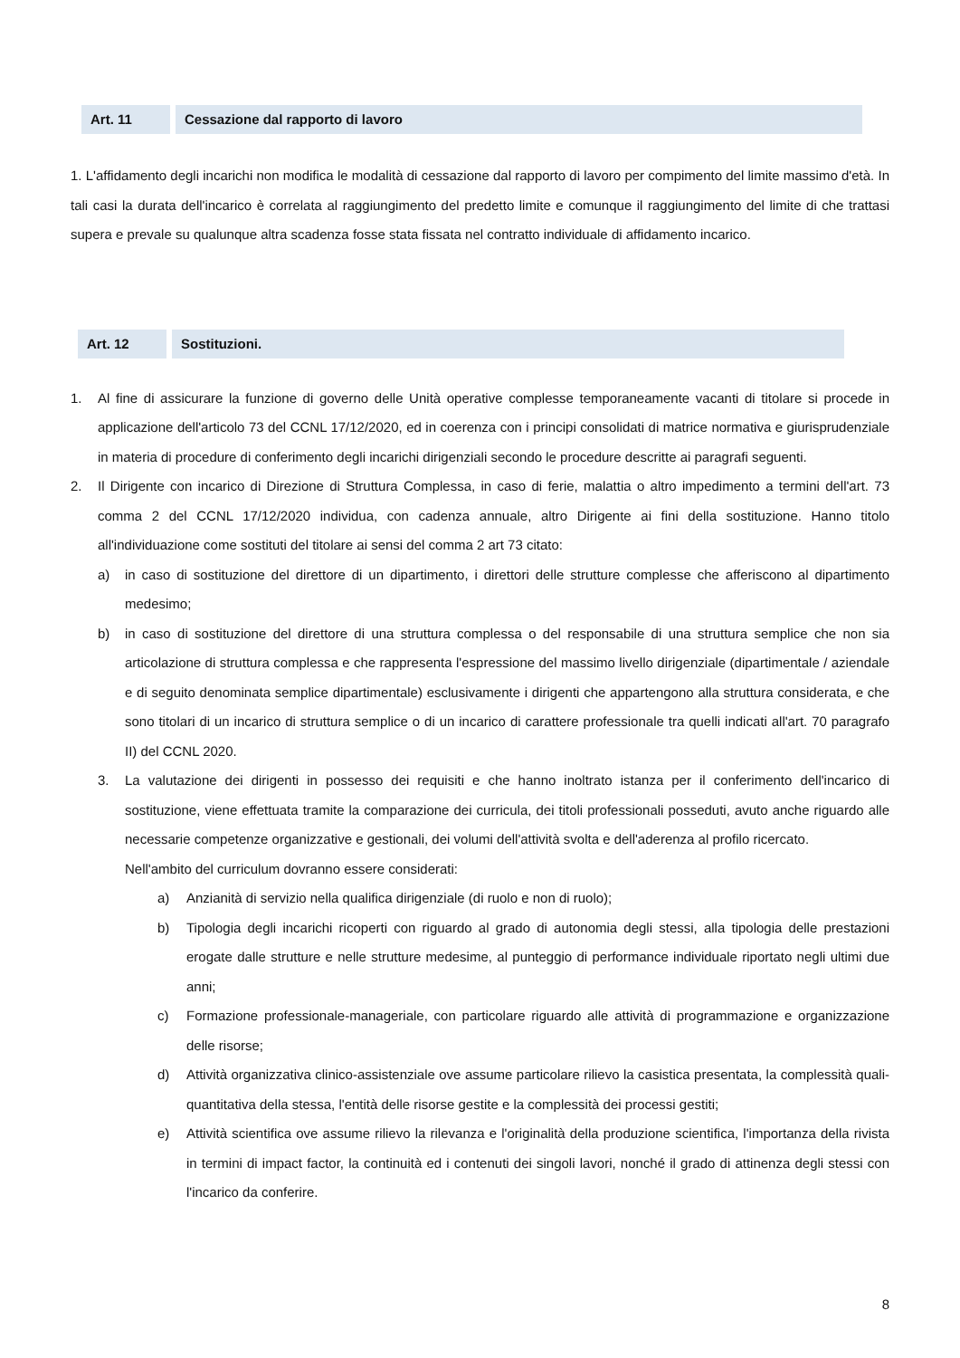Art. 11 Cessazione dal rapporto di lavoro
1. L'affidamento degli incarichi non modifica le modalità di cessazione dal rapporto di lavoro per compimento del limite massimo d'età. In tali casi la durata dell'incarico è correlata al raggiungimento del predetto limite e comunque il raggiungimento del limite di che trattasi supera e prevale su qualunque altra scadenza fosse stata fissata nel contratto individuale di affidamento incarico.
Art. 12 Sostituzioni.
1. Al fine di assicurare la funzione di governo delle Unità operative complesse temporaneamente vacanti di titolare si procede in applicazione dell'articolo 73 del CCNL 17/12/2020, ed in coerenza con i principi consolidati di matrice normativa e giurisprudenziale in materia di procedure di conferimento degli incarichi dirigenziali secondo le procedure descritte ai paragrafi seguenti.
2. Il Dirigente con incarico di Direzione di Struttura Complessa, in caso di ferie, malattia o altro impedimento a termini dell'art. 73 comma 2 del CCNL 17/12/2020 individua, con cadenza annuale, altro Dirigente ai fini della sostituzione. Hanno titolo all'individuazione come sostituti del titolare ai sensi del comma 2 art 73 citato:
a) in caso di sostituzione del direttore di un dipartimento, i direttori delle strutture complesse che afferiscono al dipartimento medesimo;
b) in caso di sostituzione del direttore di una struttura complessa o del responsabile di una struttura semplice che non sia articolazione di struttura complessa e che rappresenta l'espressione del massimo livello dirigenziale (dipartimentale / aziendale e di seguito denominata semplice dipartimentale) esclusivamente i dirigenti che appartengono alla struttura considerata, e che sono titolari di un incarico di struttura semplice o di un incarico di carattere professionale tra quelli indicati all'art. 70 paragrafo II) del CCNL 2020.
3. La valutazione dei dirigenti in possesso dei requisiti e che hanno inoltrato istanza per il conferimento dell'incarico di sostituzione, viene effettuata tramite la comparazione dei curricula, dei titoli professionali posseduti, avuto anche riguardo alle necessarie competenze organizzative e gestionali, dei volumi dell'attività svolta e dell'aderenza al profilo ricercato.
Nell'ambito del curriculum dovranno essere considerati:
a) Anzianità di servizio nella qualifica dirigenziale (di ruolo e non di ruolo);
b) Tipologia degli incarichi ricoperti con riguardo al grado di autonomia degli stessi, alla tipologia delle prestazioni erogate dalle strutture e nelle strutture medesime, al punteggio di performance individuale riportato negli ultimi due anni;
c) Formazione professionale-manageriale, con particolare riguardo alle attività di programmazione e organizzazione delle risorse;
d) Attività organizzativa clinico-assistenziale ove assume particolare rilievo la casistica presentata, la complessità quali-quantitativa della stessa, l'entità delle risorse gestite e la complessità dei processi gestiti;
e) Attività scientifica ove assume rilievo la rilevanza e l'originalità della produzione scientifica, l'importanza della rivista in termini di impact factor, la continuità ed i contenuti dei singoli lavori, nonché il grado di attinenza degli stessi con l'incarico da conferire.
8